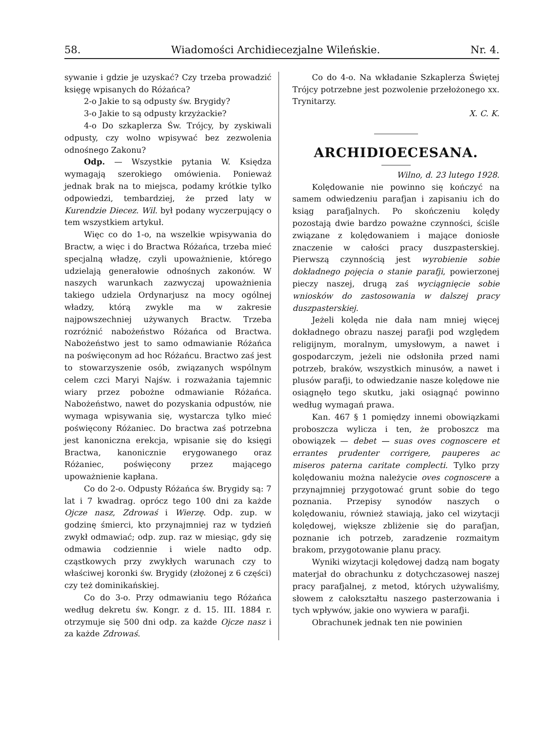58. Wiadomości Archidiecezjalne Wileńskie. Nr. 4.
sywanie i gdzie je uzyskać? Czy trzeba prowadzić księgę wpisanych do Różańca?
2-o Jakie to są odpusty św. Brygidy?
3-o Jakie to są odpusty krzyżackie?
4-o Do szkaplerza Św. Trójcy, by zyskiwali odpusty, czy wolno wpisywać bez zezwolenia odnośnego Zakonu?
Odp. — Wszystkie pytania W. Księdza wymagają szerokiego omówienia. Ponieważ jednak brak na to miejsca, podamy krótkie tylko odpowiedzi, tembardziej, że przed laty w Kurendzie Diecez. Wil. był podany wyczerpujący o tem wszystkiem artykuł.
Więc co do 1-o, na wszelkie wpisywania do Bractw, a więc i do Bractwa Różańca, trzeba mieć specjalną władzę, czyli upoważnienie, którego udzielają generałowie odnośnych zakonów. W naszych warunkach zazwyczaj upoważnienia takiego udziela Ordynarjusz na mocy ogólnej władzy, którą zwykle ma w zakresie najpowszechniej używanych Bractw. Trzeba rozróżnić nabożeństwo Różańca od Bractwa. Nabożeństwo jest to samo odmawianie Różańca na poświęconym ad hoc Różańcu. Bractwo zaś jest to stowarzyszenie osób, związanych wspólnym celem czci Maryi Najśw. i rozważania tajemnic wiary przez pobożne odmawianie Różańca. Nabożeństwo, nawet do pozyskania odpustów, nie wymaga wpisywania się, wystarcza tylko mieć poświęcony Różaniec. Do bractwa zaś potrzebna jest kanoniczna erekcja, wpisanie się do księgi Bractwa, kanonicznie erygowanego oraz Różaniec, poświęcony przez mającego upoważnienie kapłana.
Co do 2-o. Odpusty Różańca św. Brygidy są: 7 lat i 7 kwadrag. oprócz tego 100 dni za każde Ojcze nasz, Zdrowaś i Wierzę. Odp. zup. w godzinę śmierci, kto przynajmniej raz w tydzień zwykł odmawiać; odp. zup. raz w miesiąc, gdy się odmawia codziennie i wiele nadto odp. cząstkowych przy zwykłych warunach czy to właściwej koronki św. Brygidy (złożonej z 6 części) czy też dominikańskiej.
Co do 3-o. Przy odmawianiu tego Różańca według dekretu św. Kongr. z d. 15. III. 1884 r. otrzymuje się 500 dni odp. za każde Ojcze nasz i za każde Zdrowaś.
Co do 4-o. Na wkładanie Szkaplerza Świętej Trójcy potrzebne jest pozwolenie przełożonego xx. Trynitarzy.
X. C. K.
ARCHIDIOECESANA.
Wilno, d. 23 lutego 1928.
Kolędowanie nie powinno się kończyć na samem odwiedzeniu parafjan i zapisaniu ich do ksiąg parafjalnych. Po skończeniu kolędy pozostają dwie bardzo poważne czynności, ściśle związane z kolędowaniem i mające doniosłe znaczenie w całości pracy duszpasterskiej. Pierwszą czynnością jest wyrobienie sobie dokładnego pojęcia o stanie parafji, powierzonej pieczy naszej, drugą zaś wyciągnięcie sobie wniosków do zastosowania w dalszej pracy duszpasterskiej.
Jeżeli kolęda nie dała nam mniej więcej dokładnego obrazu naszej parafji pod względem religijnym, moralnym, umysłowym, a nawet i gospodarczym, jeżeli nie odsłoniła przed nami potrzeb, braków, wszystkich minusów, a nawet i plusów parafji, to odwiedzanie nasze kolędowe nie osiągnęło tego skutku, jaki osiągnąć powinno według wymagań prawa.
Kan. 467 § 1 pomiędzy innemi obowiązkami proboszcza wylicza i ten, że proboszcz ma obowiązek — debet — suas oves cognoscere et errantes prudenter corrigere, pauperes ac miseros paterna caritate complecti. Tylko przy kolędowaniu można należycie oves cognoscere a przynajmniej przygotować grunt sobie do tego poznania. Przepisy synodów naszych o kolędowaniu, również stawiają, jako cel wizytacji kolędowej, większe zbliżenie się do parafjan, poznanie ich potrzeb, zaradzenie rozmaitym brakom, przygotowanie planu pracy.
Wyniki wizytacji kolędowej dadzą nam bogaty materjał do obrachunku z dotychczasowej naszej pracy parafjalnej, z metod, których używaliśmy, słowem z całokształtu naszego pasterzowania i tych wpływów, jakie ono wywiera w parafji.
Obrachunek jednak ten nie powinien